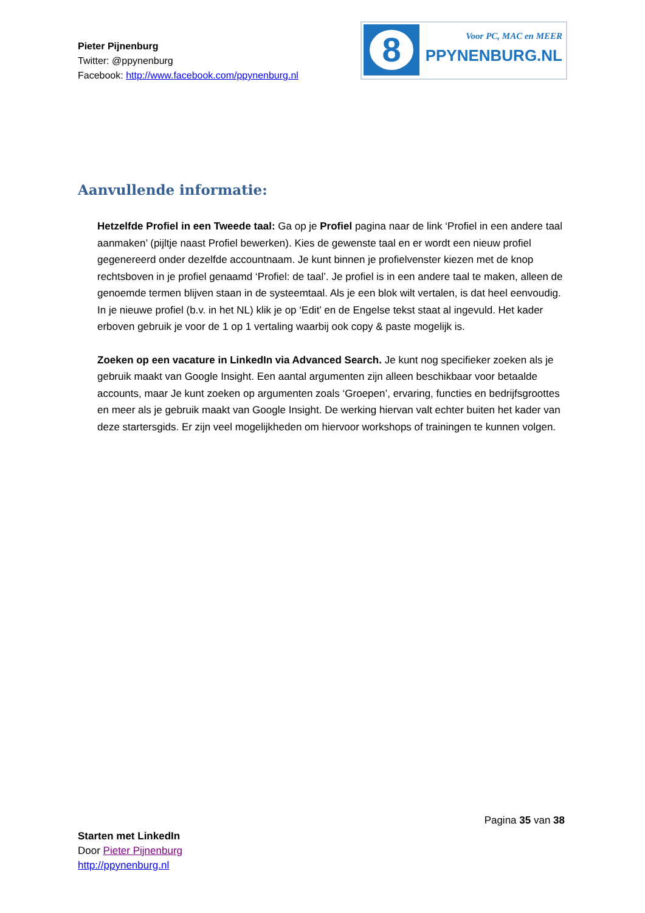Pieter Pijnenburg
Twitter: @ppynenburg
Facebook: http://www.facebook.com/ppynenburg.nl
8
Voor PC, MAC en MEER
PPYNENBURG.NL
Aanvullende informatie:
Hetzelfde Profiel in een Tweede taal: Ga op je Profiel pagina naar de link ‘Profiel in een andere taal aanmaken’ (pijltje naast Profiel bewerken). Kies de gewenste taal en er wordt een nieuw profiel gegenereerd onder dezelfde accountnaam. Je kunt binnen je profielvenster kiezen met de knop rechtsboven in je profiel genaamd ‘Profiel: de taal’. Je profiel is in een andere taal te maken, alleen de genoemde termen blijven staan in de systeemtaal. Als je een blok wilt vertalen, is dat heel eenvoudig. In je nieuwe profiel (b.v. in het NL) klik je op ‘Edit’ en de Engelse tekst staat al ingevuld. Het kader erboven gebruik je voor de 1 op 1 vertaling waarbij ook copy & paste mogelijk is.
Zoeken op een vacature in LinkedIn via Advanced Search. Je kunt nog specifieker zoeken als je gebruik maakt van Google Insight. Een aantal argumenten zijn alleen beschikbaar voor betaalde accounts, maar Je kunt zoeken op argumenten zoals ‘Groepen’, ervaring, functies en bedrijfsgroottes en meer als je gebruik maakt van Google Insight. De werking hiervan valt echter buiten het kader van deze startersgids. Er zijn veel mogelijkheden om hiervoor workshops of trainingen te kunnen volgen.
Pagina 35 van 38
Starten met LinkedIn
Door Pieter Pijnenburg
http://ppynenburg.nl